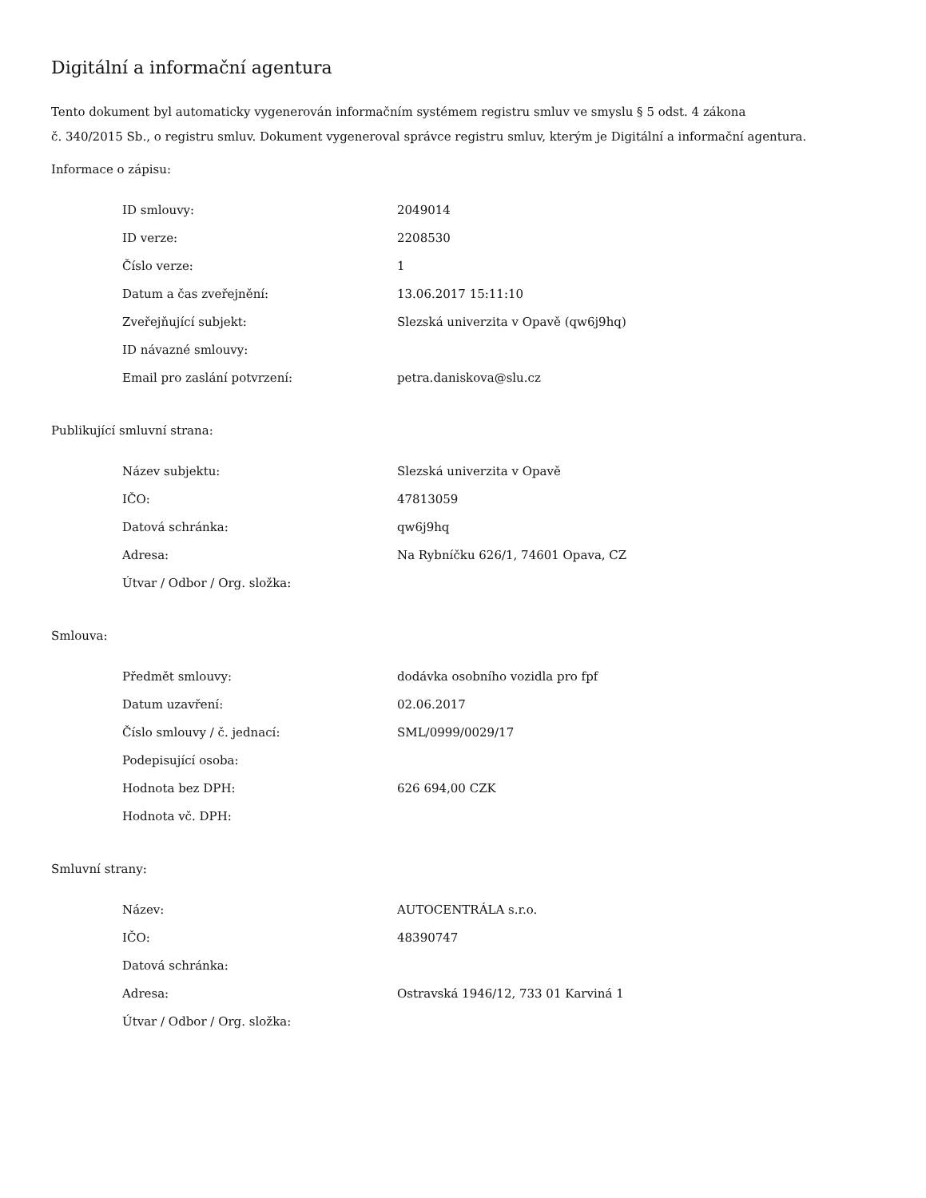Digitální a informační agentura
Tento dokument byl automaticky vygenerován informačním systémem registru smluv ve smyslu § 5 odst. 4 zákona
č. 340/2015 Sb., o registru smluv. Dokument vygeneroval správce registru smluv, kterým je Digitální a informační agentura.
Informace o zápisu:
| ID smlouvy: | 2049014 |
| ID verze: | 2208530 |
| Číslo verze: | 1 |
| Datum a čas zveřejnění: | 13.06.2017 15:11:10 |
| Zveřejňující subjekt: | Slezská univerzita v Opavě (qw6j9hq) |
| ID návazné smlouvy: | |
| Email pro zaslání potvrzení: | petra.daniskova@slu.cz |
Publikující smluvní strana:
| Název subjektu: | Slezská univerzita v Opavě |
| IČO: | 47813059 |
| Datová schránka: | qw6j9hq |
| Adresa: | Na Rybníčku 626/1, 74601 Opava, CZ |
| Útvar / Odbor / Org. složka: | |
Smlouva:
| Předmět smlouvy: | dodávka osobního vozidla pro fpf |
| Datum uzavření: | 02.06.2017 |
| Číslo smlouvy / č. jednací: | SML/0999/0029/17 |
| Podepisující osoba: | |
| Hodnota bez DPH: | 626 694,00 CZK |
| Hodnota vč. DPH: | |
Smluvní strany:
| Název: | AUTOCENTRÁLA s.r.o. |
| IČO: | 48390747 |
| Datová schránka: | |
| Adresa: | Ostravská 1946/12, 733 01 Karviná 1 |
| Útvar / Odbor / Org. složka: | |